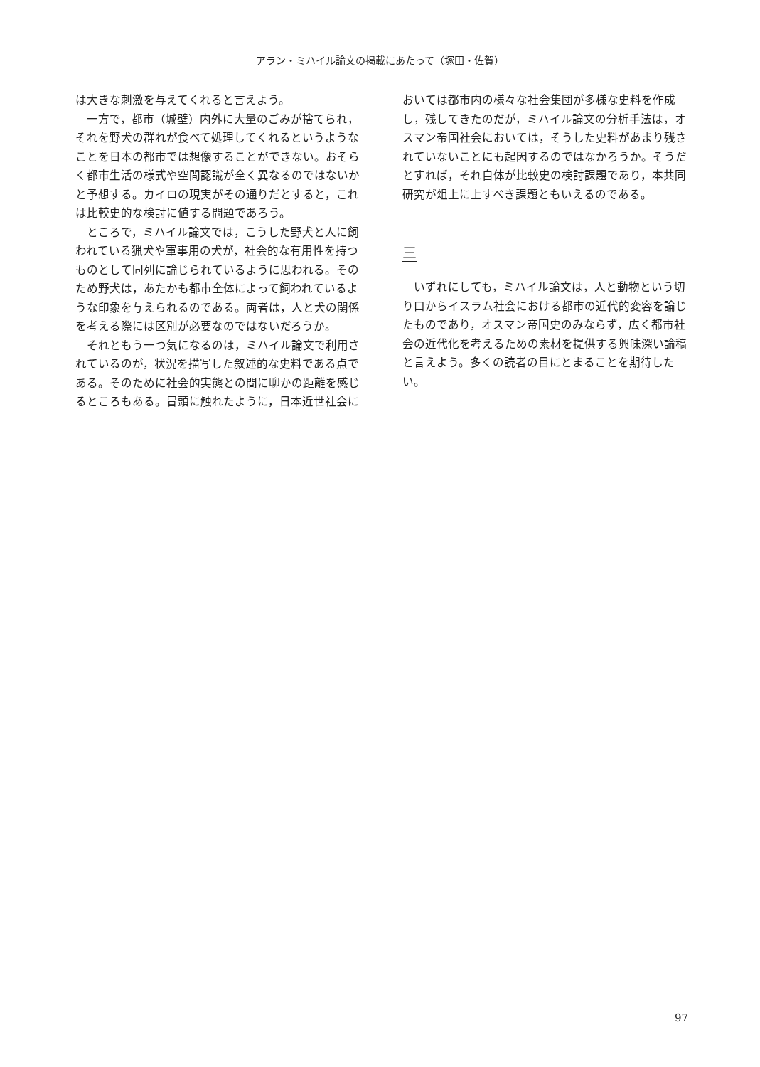アラン・ミハイル論文の掲載にあたって（塚田・佐賀）
は大きな刺激を与えてくれると言えよう。
一方で，都市（城壁）内外に大量のごみが捨てられ，それを野犬の群れが食べて処理してくれるというようなことを日本の都市では想像することができない。おそらく都市生活の様式や空間認識が全く異なるのではないかと予想する。カイロの現実がその通りだとすると，これは比較史的な検討に値する問題であろう。
ところで，ミハイル論文では，こうした野犬と人に飼われている猟犬や軍事用の犬が，社会的な有用性を持つものとして同列に論じられているように思われる。そのため野犬は，あたかも都市全体によって飼われているような印象を与えられるのである。両者は，人と犬の関係を考える際には区別が必要なのではないだろうか。
それともう一つ気になるのは，ミハイル論文で利用されているのが，状況を描写した叙述的な史料である点である。そのために社会的実態との間に聊かの距離を感じるところもある。冒頭に触れたように，日本近世社会に
おいては都市内の様々な社会集団が多様な史料を作成し，残してきたのだが，ミハイル論文の分析手法は，オスマン帝国社会においては，そうした史料があまり残されていないことにも起因するのではなかろうか。そうだとすれば，それ自体が比較史の検討課題であり，本共同研究が俎上に上すべき課題ともいえるのである。
三
いずれにしても，ミハイル論文は，人と動物という切り口からイスラム社会における都市の近代的変容を論じたものであり，オスマン帝国史のみならず，広く都市社会の近代化を考えるための素材を提供する興味深い論稿と言えよう。多くの読者の目にとまることを期待したい。
97